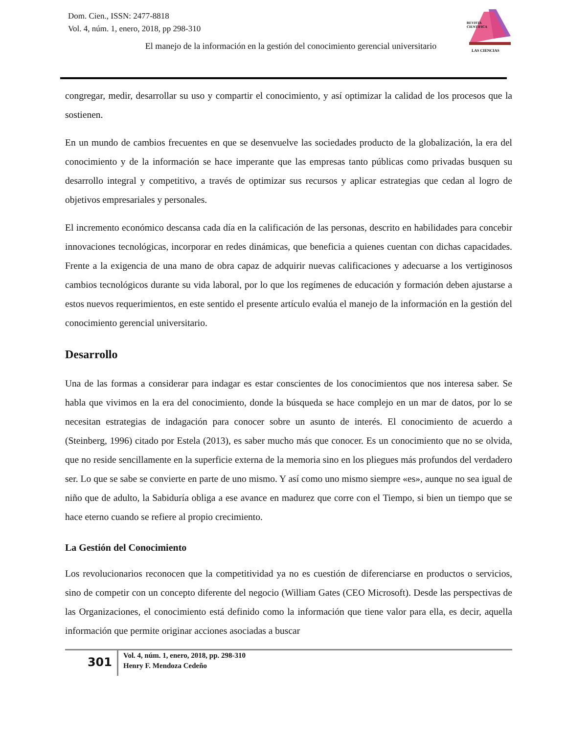Dom. Cien., ISSN: 2477-8818
Vol. 4, núm. 1, enero, 2018, pp 298-310
REVISTA
CIENTIFICA
LAS CIENCIAS
El manejo de la información en la gestión del conocimiento gerencial universitario
congregar, medir, desarrollar su uso y compartir el conocimiento, y así optimizar la calidad de los procesos que la sostienen.
En un mundo de cambios frecuentes en que se desenvuelve las sociedades producto de la globalización, la era del conocimiento y de la información se hace imperante que las empresas tanto públicas como privadas busquen su desarrollo integral y competitivo, a través de optimizar sus recursos y aplicar estrategias que cedan al logro de objetivos empresariales y personales.
El incremento económico descansa cada día en la calificación de las personas, descrito en habilidades para concebir innovaciones tecnológicas, incorporar en redes dinámicas, que beneficia a quienes cuentan con dichas capacidades. Frente a la exigencia de una mano de obra capaz de adquirir nuevas calificaciones y adecuarse a los vertiginosos cambios tecnológicos durante su vida laboral, por lo que los regímenes de educación y formación deben ajustarse a estos nuevos requerimientos, en este sentido el presente artículo evalúa el manejo de la información en la gestión del conocimiento gerencial universitario.
Desarrollo
Una de las formas a considerar para indagar es estar conscientes de los conocimientos que nos interesa saber. Se habla que vivimos en la era del conocimiento, donde la búsqueda se hace complejo en un mar de datos, por lo se necesitan estrategias de indagación para conocer sobre un asunto de interés. El conocimiento de acuerdo a (Steinberg, 1996) citado por Estela (2013), es saber mucho más que conocer. Es un conocimiento que no se olvida, que no reside sencillamente en la superficie externa de la memoria sino en los pliegues más profundos del verdadero ser. Lo que se sabe se convierte en parte de uno mismo. Y así como uno mismo siempre «es», aunque no sea igual de niño que de adulto, la Sabiduría obliga a ese avance en madurez que corre con el Tiempo, si bien un tiempo que se hace eterno cuando se refiere al propio crecimiento.
La Gestión del Conocimiento
Los revolucionarios reconocen que la competitividad ya no es cuestión de diferenciarse en productos o servicios, sino de competir con un concepto diferente del negocio (William Gates (CEO Microsoft). Desde las perspectivas de las Organizaciones, el conocimiento está definido como la información que tiene valor para ella, es decir, aquella información que permite originar acciones asociadas a buscar
301
Vol. 4, núm. 1, enero, 2018, pp. 298-310
Henry F. Mendoza Cedeño